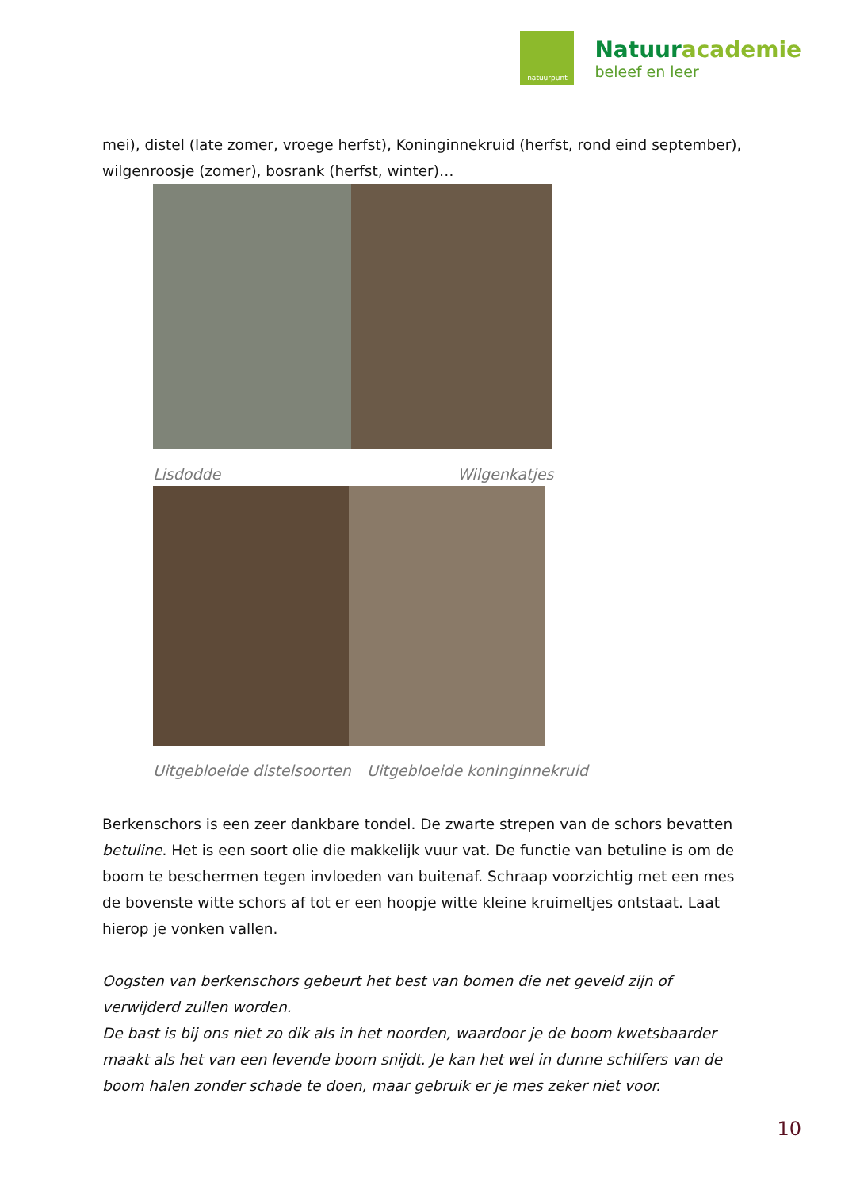natuurpunt
Natuuracademie
beleef en leer
mei), distel (late zomer, vroege herfst), Koninginnekruid (herfst, rond eind september), wilgenroosje (zomer), bosrank (herfst, winter)…
Lisdodde Wilgenkatjes
Uitgebloeide distelsoorten Uitgebloeide koninginnekruid
Berkenschors is een zeer dankbare tondel. De zwarte strepen van de schors bevatten betuline. Het is een soort olie die makkelijk vuur vat. De functie van betuline is om de boom te beschermen tegen invloeden van buitenaf. Schraap voorzichtig met een mes de bovenste witte schors af tot er een hoopje witte kleine kruimeltjes ontstaat. Laat hierop je vonken vallen.
Oogsten van berkenschors gebeurt het best van bomen die net geveld zijn of verwijderd zullen worden.
De bast is bij ons niet zo dik als in het noorden, waardoor je de boom kwetsbaarder maakt als het van een levende boom snijdt. Je kan het wel in dunne schilfers van de boom halen zonder schade te doen, maar gebruik er je mes zeker niet voor.
10